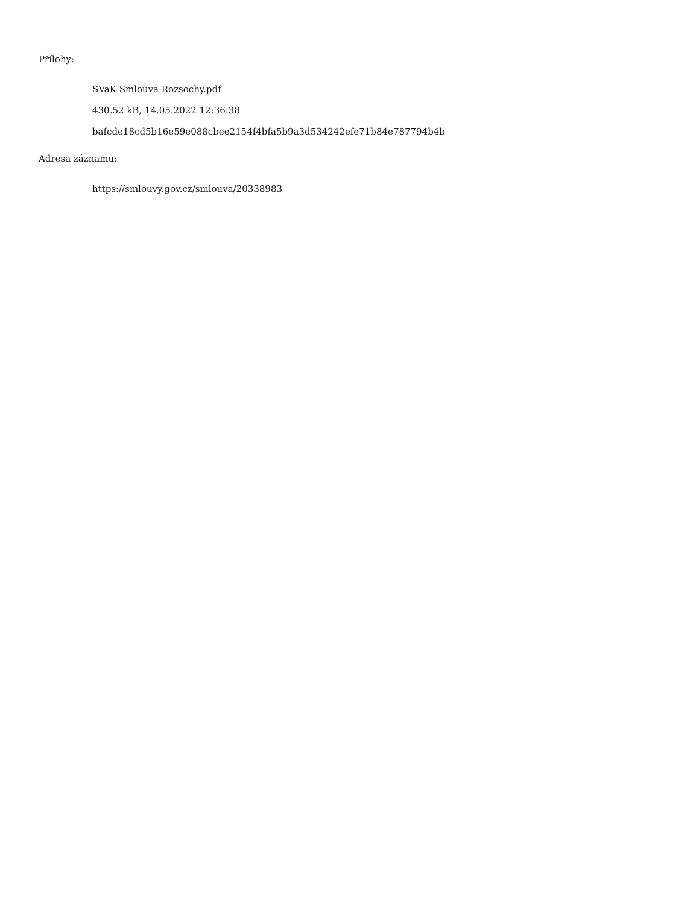Přílohy:
SVaK Smlouva Rozsochy.pdf
430.52 kB, 14.05.2022 12:36:38
bafcde18cd5b16e59e088cbee2154f4bfa5b9a3d534242efe71b84e787794b4b
Adresa záznamu:
https://smlouvy.gov.cz/smlouva/20338983